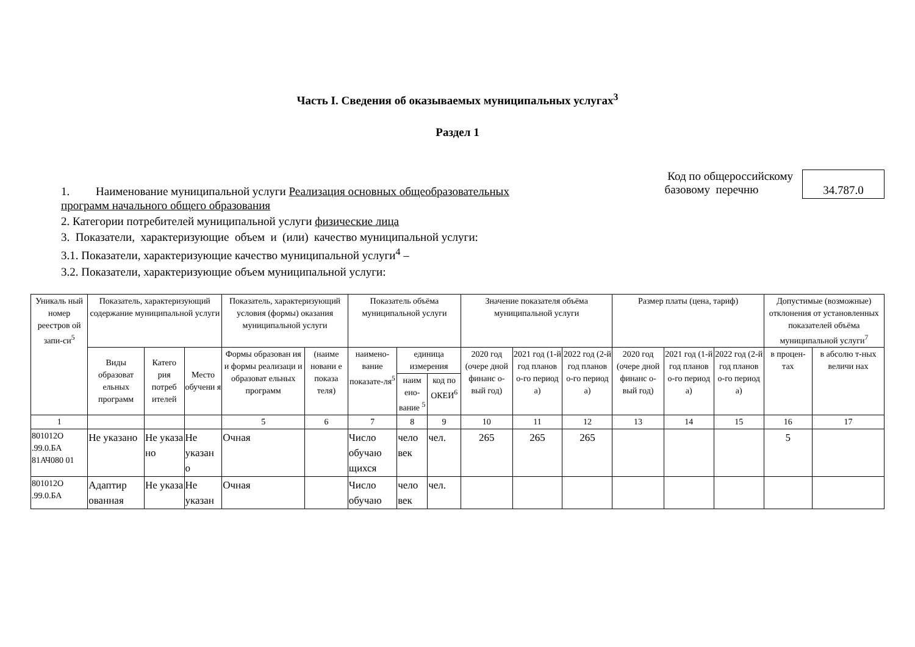Часть I. Сведения об оказываемых муниципальных услугах<sup>3</sup>
Раздел 1
1. Наименование муниципальной услуги Реализация основных общеобразовательных
Код по общероссийскому
базовому перечню
34.787.0
программ начального общего образования
2. Категории потребителей муниципальной услуги физические лица
3. Показатели, характеризующие объем и (или) качество муниципальной услуги:
3.1. Показатели, характеризующие качество муниципальной услуги<sup>4</sup> –
3.2. Показатели, характеризующие объем муниципальной услуги:
| Уникаль ный номер реестров ой запи-си<sup>5</sup> | Показатель, характеризующий содержание муниципальной услуги | | | Показатель, характеризующий условия (формы) оказания муниципальной услуги | | Показатель объёма муниципальной услуги | | | Значение показателя объёма муниципальной услуги | | | Размер платы (цена, тариф) | | | Допустимые (возможные) отклонения от установленных показателей объёма муниципальной услуги<sup>7</sup> | |
| --- | --- | --- | --- | --- | --- | --- | --- | --- | --- | --- | --- | --- | --- | --- | --- | --- |
| | Виды образоват ельных программ | Катего рия потреб ителей | Место обучени я | Формы образован ия и формы реализаци и образоват ельных программ | (наиме новани е показа теля) | наимено-вание показате-ля<sup>5</sup> | единица измерения | | 2020 год (очере дной финанс о-вый год) | 2021 год (1-й год планов о-го период а) | 2022 год (2-й год планов о-го период а) | 2020 год (очере дной финанс о-вый год) | 2021 год (1-й год планов о-го период а) | 2022 год (2-й год планов о-го период а) | в процен-тах | в абсолю т-ных величи нах |
| | | | | | | | наим ено-вание <sup>5</sup> | код по ОКЕИ<sup>6</sup> | | | | | | | | |
| 1 | | | | 5 | 6 | 7 | 8 | 9 | 10 | 11 | 12 | 13 | 14 | 15 | 16 | 17 |
| 801012О .99.0.БА 81АЧ080 01 | Не указано | Не указа но | Не указан о | Очная | | Число обучаю щихся | чело век | чел. | 265 | 265 | 265 | | | | 5 | |
| 801012О .99.0.БА | Адаптир ованная | Не указа | Не указан | Очная | | Число обучаю | чело век | чел. | | | | | | | | |